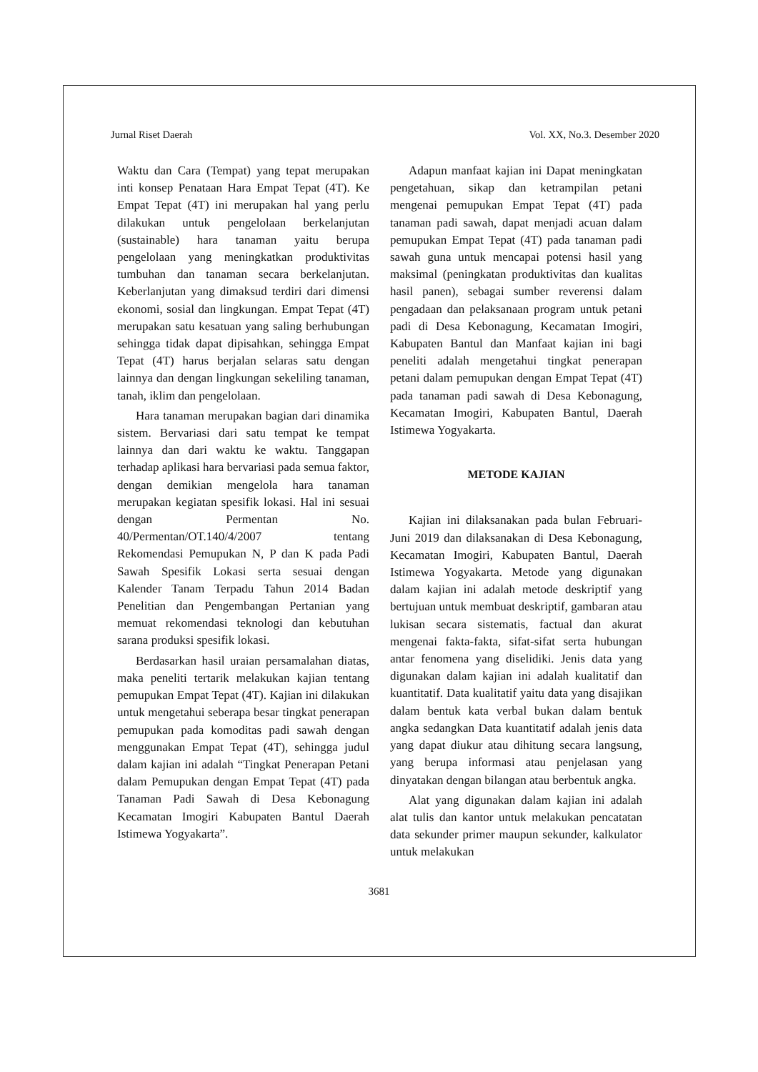Jurnal Riset Daerah Vol. XX, No.3. Desember 2020
Waktu dan Cara (Tempat) yang tepat merupakan inti konsep Penataan Hara Empat Tepat (4T). Ke Empat Tepat (4T) ini merupakan hal yang perlu dilakukan untuk pengelolaan berkelanjutan (sustainable) hara tanaman yaitu berupa pengelolaan yang meningkatkan produktivitas tumbuhan dan tanaman secara berkelanjutan. Keberlanjutan yang dimaksud terdiri dari dimensi ekonomi, sosial dan lingkungan. Empat Tepat (4T) merupakan satu kesatuan yang saling berhubungan sehingga tidak dapat dipisahkan, sehingga Empat Tepat (4T) harus berjalan selaras satu dengan lainnya dan dengan lingkungan sekeliling tanaman, tanah, iklim dan pengelolaan.
Hara tanaman merupakan bagian dari dinamika sistem. Bervariasi dari satu tempat ke tempat lainnya dan dari waktu ke waktu. Tanggapan terhadap aplikasi hara bervariasi pada semua faktor, dengan demikian mengelola hara tanaman merupakan kegiatan spesifik lokasi. Hal ini sesuai dengan Permentan No. 40/Permentan/OT.140/4/2007 tentang Rekomendasi Pemupukan N, P dan K pada Padi Sawah Spesifik Lokasi serta sesuai dengan Kalender Tanam Terpadu Tahun 2014 Badan Penelitian dan Pengembangan Pertanian yang memuat rekomendasi teknologi dan kebutuhan sarana produksi spesifik lokasi.
Berdasarkan hasil uraian persamalahan diatas, maka peneliti tertarik melakukan kajian tentang pemupukan Empat Tepat (4T). Kajian ini dilakukan untuk mengetahui seberapa besar tingkat penerapan pemupukan pada komoditas padi sawah dengan menggunakan Empat Tepat (4T), sehingga judul dalam kajian ini adalah “Tingkat Penerapan Petani dalam Pemupukan dengan Empat Tepat (4T) pada Tanaman Padi Sawah di Desa Kebonagung Kecamatan Imogiri Kabupaten Bantul Daerah Istimewa Yogyakarta”.
Adapun manfaat kajian ini Dapat meningkatan pengetahuan, sikap dan ketrampilan petani mengenai pemupukan Empat Tepat (4T) pada tanaman padi sawah, dapat menjadi acuan dalam pemupukan Empat Tepat (4T) pada tanaman padi sawah guna untuk mencapai potensi hasil yang maksimal (peningkatan produktivitas dan kualitas hasil panen), sebagai sumber reverensi dalam pengadaan dan pelaksanaan program untuk petani padi di Desa Kebonagung, Kecamatan Imogiri, Kabupaten Bantul dan Manfaat kajian ini bagi peneliti adalah mengetahui tingkat penerapan petani dalam pemupukan dengan Empat Tepat (4T) pada tanaman padi sawah di Desa Kebonagung, Kecamatan Imogiri, Kabupaten Bantul, Daerah Istimewa Yogyakarta.
METODE KAJIAN
Kajian ini dilaksanakan pada bulan Februari-Juni 2019 dan dilaksanakan di Desa Kebonagung, Kecamatan Imogiri, Kabupaten Bantul, Daerah Istimewa Yogyakarta. Metode yang digunakan dalam kajian ini adalah metode deskriptif yang bertujuan untuk membuat deskriptif, gambaran atau lukisan secara sistematis, factual dan akurat mengenai fakta-fakta, sifat-sifat serta hubungan antar fenomena yang diselidiki. Jenis data yang digunakan dalam kajian ini adalah kualitatif dan kuantitatif. Data kualitatif yaitu data yang disajikan dalam bentuk kata verbal bukan dalam bentuk angka sedangkan Data kuantitatif adalah jenis data yang dapat diukur atau dihitung secara langsung, yang berupa informasi atau penjelasan yang dinyatakan dengan bilangan atau berbentuk angka.
Alat yang digunakan dalam kajian ini adalah alat tulis dan kantor untuk melakukan pencatatan data sekunder primer maupun sekunder, kalkulator untuk melakukan
3681